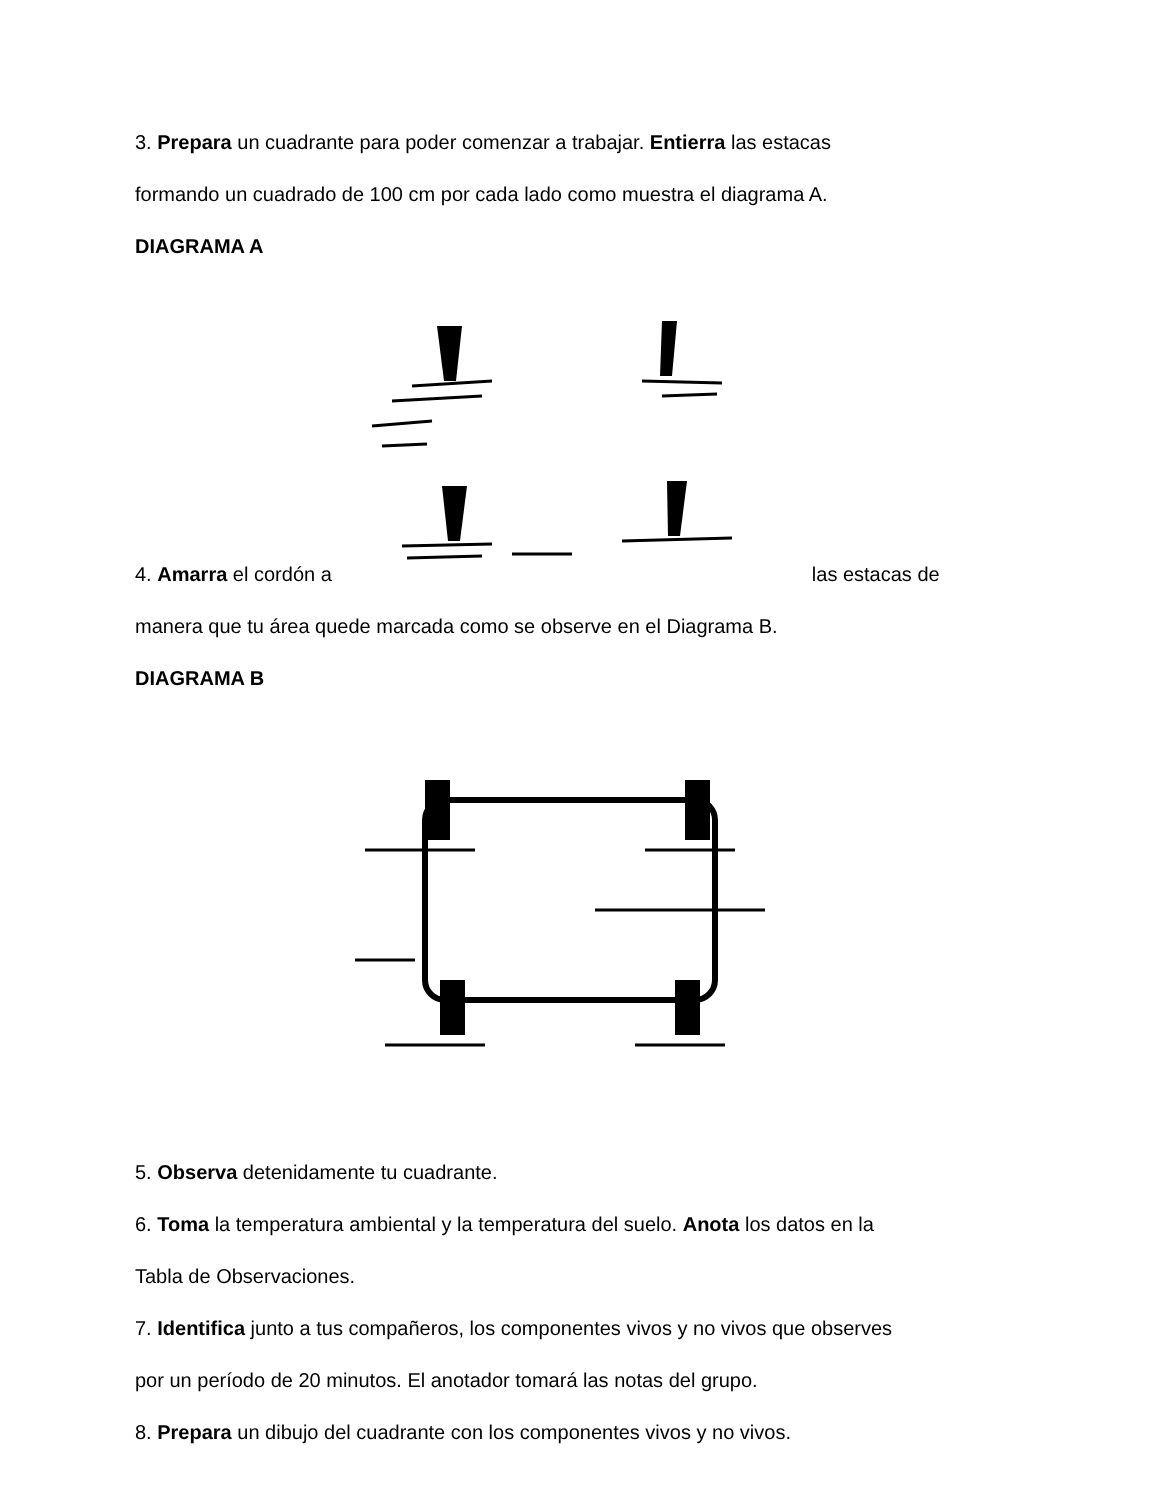3. Prepara un cuadrante para poder comenzar a trabajar. Entierra las estacas
formando un cuadrado de 100 cm por cada lado como muestra el diagrama A.
DIAGRAMA A
4. Amarra el cordón a las estacas de
manera que tu área quede marcada como se observe en el Diagrama B.
DIAGRAMA B
5. Observa detenidamente tu cuadrante.
6. Toma la temperatura ambiental y la temperatura del suelo. Anota los datos en la
Tabla de Observaciones.
7. Identifica junto a tus compañeros, los componentes vivos y no vivos que observes
por un período de 20 minutos. El anotador tomará las notas del grupo.
8. Prepara un dibujo del cuadrante con los componentes vivos y no vivos.